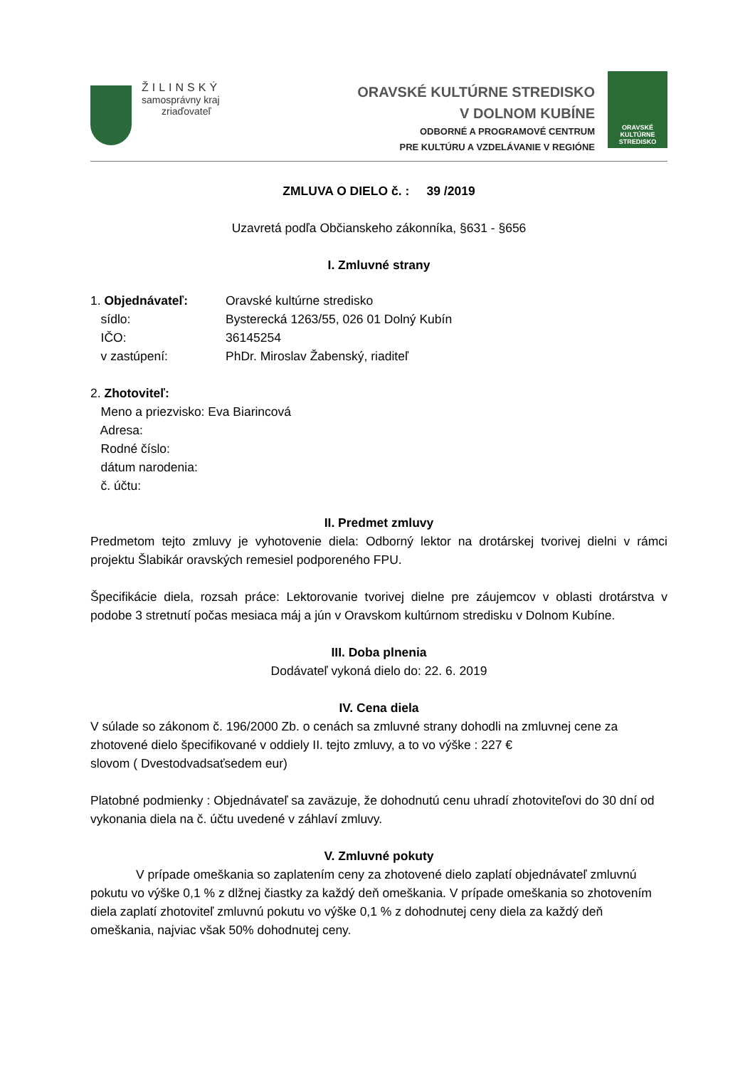ŽILINSKÝ
samosprávny kraj
zriaďovateľ
ORAVSKÉ KULTÚRNE STREDISKO
V DOLNOM KUBÍNE
ODBORNÉ A PROGRAMOVÉ CENTRUM
PRE KULTÚRU A VZDELÁVANIE V REGIÓNE
ORAVSKÉ
KULTÚRNE
STREDISKO
ZMLUVA O DIELO č. : 39 /2019
Uzavretá podľa Občianskeho zákonníka, §631 - §656
I. Zmluvné strany
1. Objednávateľ: Oravské kultúrne stredisko
sídlo: Bysterecká 1263/55, 026 01 Dolný Kubín
IČO: 36145254
v zastúpení: PhDr. Miroslav Žabenský, riaditeľ
2. Zhotoviteľ:
Meno a priezvisko: Eva Biarincová
Adresa:
Rodné číslo:
dátum narodenia:
č. účtu:
II. Predmet zmluvy
Predmetom tejto zmluvy je vyhotovenie diela: Odborný lektor na drotárskej tvorivej dielni v rámci projektu Šlabikár oravských remesiel podporeného FPU.
Špecifikácie diela, rozsah práce: Lektorovanie tvorivej dielne pre záujemcov v oblasti drotárstva v podobe 3 stretnutí počas mesiaca máj a jún v Oravskom kultúrnom stredisku v Dolnom Kubíne.
III. Doba plnenia
Dodávateľ vykoná dielo do: 22. 6. 2019
IV. Cena diela
V súlade so zákonom č. 196/2000 Zb. o cenách sa zmluvné strany dohodli na zmluvnej cene za zhotovené dielo špecifikované v oddiely II. tejto zmluvy, a to vo výške : 227 €
slovom ( Dvestodvadsaťsedem eur)
Platobné podmienky : Objednávateľ sa zaväzuje, že dohodnutú cenu uhradí zhotoviteľovi do 30 dní od vykonania diela na č. účtu uvedené v záhlaví zmluvy.
V. Zmluvné pokuty
V prípade omeškania so zaplatením ceny za zhotovené dielo zaplatí objednávateľ zmluvnú pokutu vo výške 0,1 % z dlžnej čiastky za každý deň omeškania. V prípade omeškania so zhotovením diela zaplatí zhotoviteľ zmluvnú pokutu vo výške 0,1 % z dohodnutej ceny diela za každý deň omeškania, najviac však 50% dohodnutej ceny.